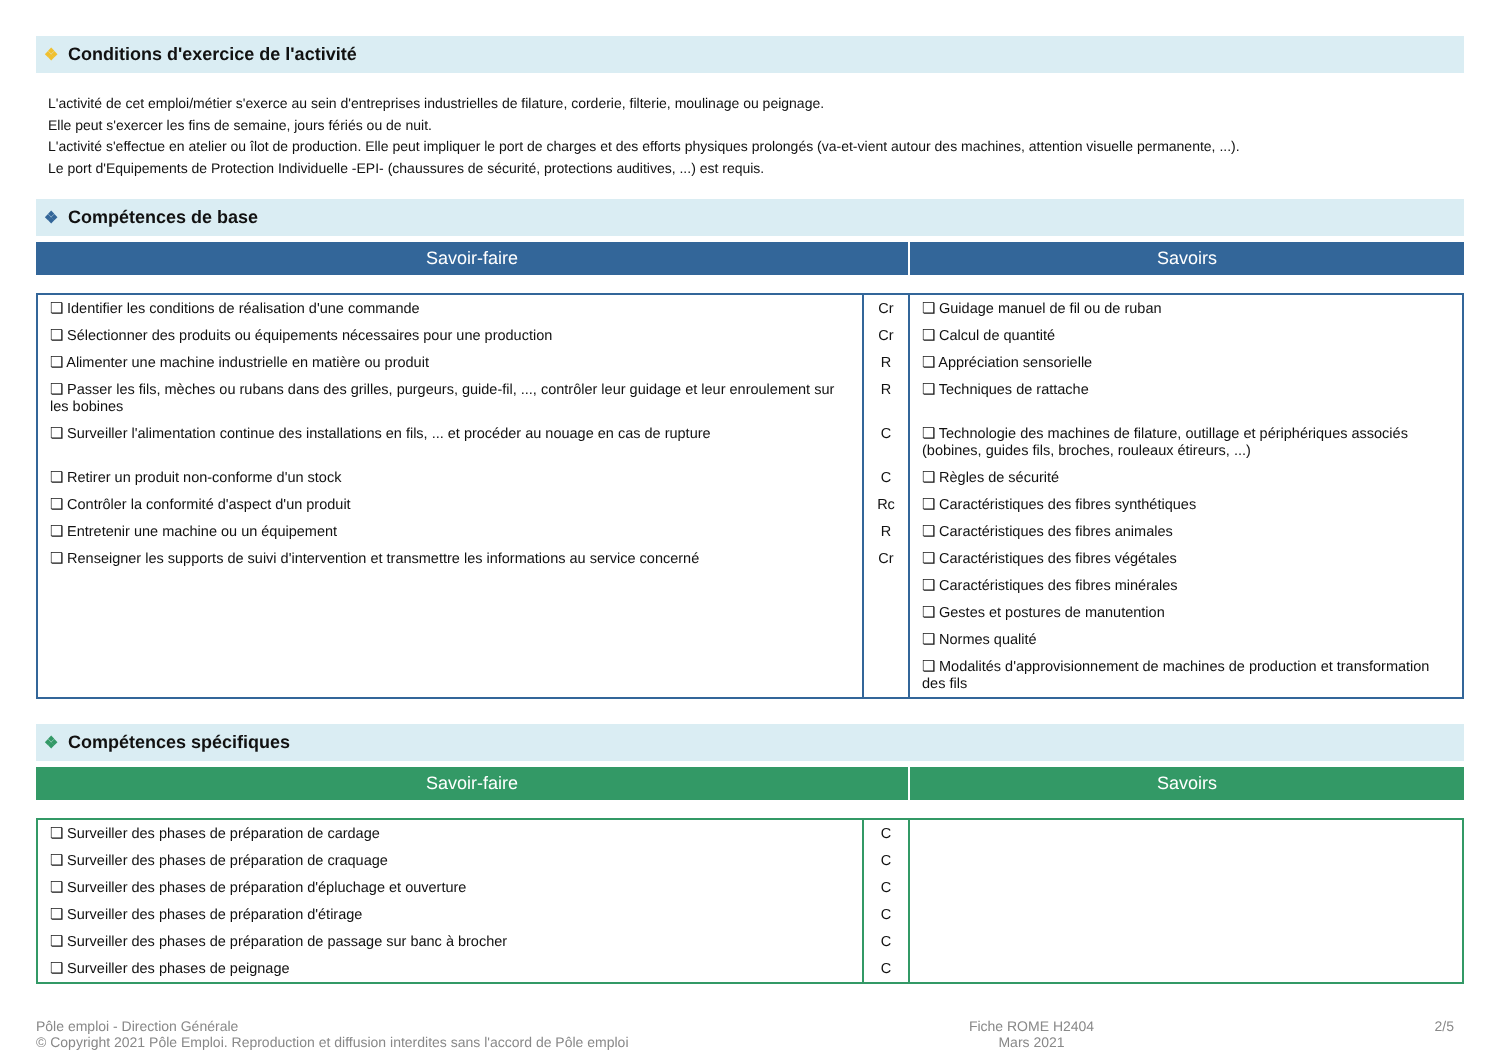❖ Conditions d'exercice de l'activité
L'activité de cet emploi/métier s'exerce au sein d'entreprises industrielles de filature, corderie, filterie, moulinage ou peignage.
Elle peut s'exercer les fins de semaine, jours fériés ou de nuit.
L'activité s'effectue en atelier ou îlot de production. Elle peut impliquer le port de charges et des efforts physiques prolongés (va-et-vient autour des machines, attention visuelle permanente, ...).
Le port d'Equipements de Protection Individuelle -EPI- (chaussures de sécurité, protections auditives, ...) est requis.
❖ Compétences de base
Savoir-faire Savoirs
| ❏ Identifier les conditions de réalisation d'une commande | Cr | ❏ Guidage manuel de fil ou de ruban |
| ❏ Sélectionner des produits ou équipements nécessaires pour une production | Cr | ❏ Calcul de quantité |
| ❏ Alimenter une machine industrielle en matière ou produit | R | ❏ Appréciation sensorielle |
| ❏ Passer les fils, mèches ou rubans dans des grilles, purgeurs, guide-fil, ..., contrôler leur guidage et leur enroulement sur les bobines | R | ❏ Techniques de rattache |
| ❏ Surveiller l'alimentation continue des installations en fils, ... et procéder au nouage en cas de rupture | C | ❏ Technologie des machines de filature, outillage et périphériques associés (bobines, guides fils, broches, rouleaux étireurs, ...) |
| ❏ Retirer un produit non-conforme d'un stock | C | ❏ Règles de sécurité |
| ❏ Contrôler la conformité d'aspect d'un produit | Rc | ❏ Caractéristiques des fibres synthétiques |
| ❏ Entretenir une machine ou un équipement | R | ❏ Caractéristiques des fibres animales |
| ❏ Renseigner les supports de suivi d'intervention et transmettre les informations au service concerné | Cr | ❏ Caractéristiques des fibres végétales |
| | | ❏ Caractéristiques des fibres minérales |
| | | ❏ Gestes et postures de manutention |
| | | ❏ Normes qualité |
| | | ❏ Modalités d'approvisionnement de machines de production et transformation des fils |
❖ Compétences spécifiques
Savoir-faire Savoirs
| ❏ Surveiller des phases de préparation de cardage | C | |
| ❏ Surveiller des phases de préparation de craquage | C | |
| ❏ Surveiller des phases de préparation d'épluchage et ouverture | C | |
| ❏ Surveiller des phases de préparation d'étirage | C | |
| ❏ Surveiller des phases de préparation de passage sur banc à brocher | C | |
| ❏ Surveiller des phases de peignage | C | |
Pôle emploi - Direction Générale
© Copyright 2021 Pôle Emploi. Reproduction et diffusion interdites sans l'accord de Pôle emploi
Fiche ROME H2404
Mars 2021
2/5